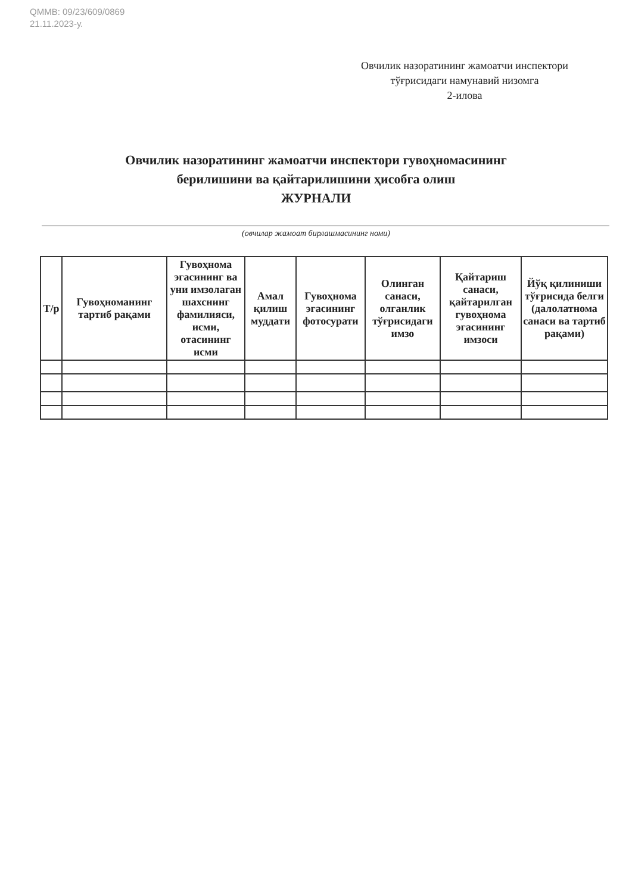QMMB: 09/23/609/0869
21.11.2023-у.
Овчилик назоратининг жамоатчи инспектори тўғрисидаги намунавий низомга
2-илова
Овчилик назоратининг жамоатчи инспектори гувоҳномасининг
берилишини ва қайтарилишини ҳисобга олиш
ЖУРНАЛИ
(овчилар жамоат бирлашмасининг номи)
| Т/р | Гувоҳноманинг тартиб рақами | Гувоҳнома эгасининг ва уни имзолаган шахснинг фамилияси, исми, отасининг исми | Амал қилиш муддати | Гувоҳнома эгасининг фотосурати | Олинган санаси, олганлик тўғрисидаги имзо | Қайтариш санаси, қайтарилган гувоҳнома эгасининг имзоси | Йўқ қилиниши тўғрисида белги (далолатнома санаси ва тартиб рақами) |
| --- | --- | --- | --- | --- | --- | --- | --- |